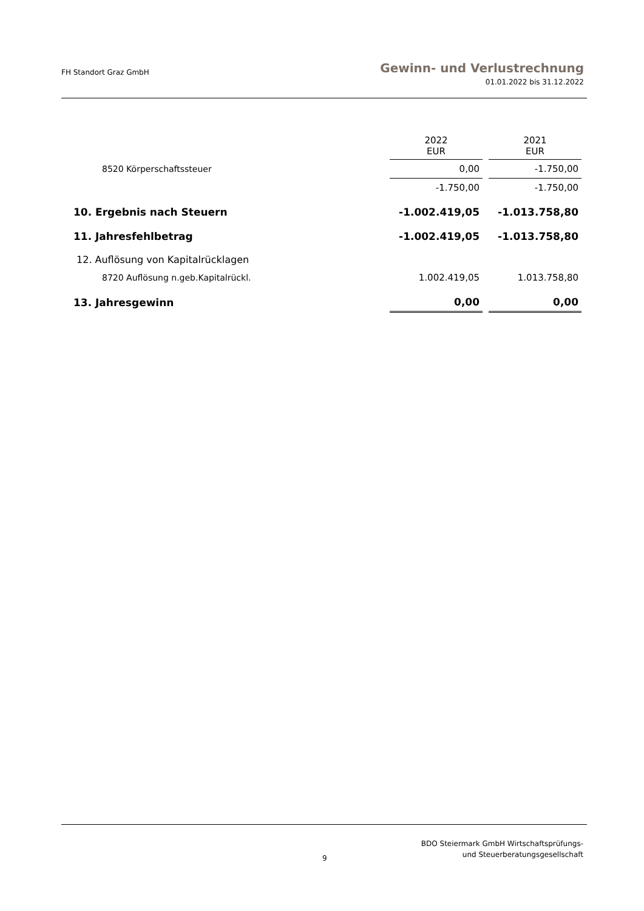FH Standort Graz GmbH
Gewinn- und Verlustrechnung
01.01.2022 bis 31.12.2022
| | 2022 EUR | | 2021 EUR |
| 8520 Körperschaftssteuer | 0,00 | | -1.750,00 |
| | -1.750,00 | | -1.750,00 |
| 10. Ergebnis nach Steuern | -1.002.419,05 | | -1.013.758,80 |
| 11. Jahresfehlbetrag | -1.002.419,05 | | -1.013.758,80 |
| 12. Auflösung von Kapitalrücklagen | | | |
| 8720 Auflösung n.geb.Kapitalrückl. | 1.002.419,05 | | 1.013.758,80 |
| 13. Jahresgewinn | 0,00 | | 0,00 |
9
BDO Steiermark GmbH Wirtschaftsprüfungs-
und Steuerberatungsgesellschaft